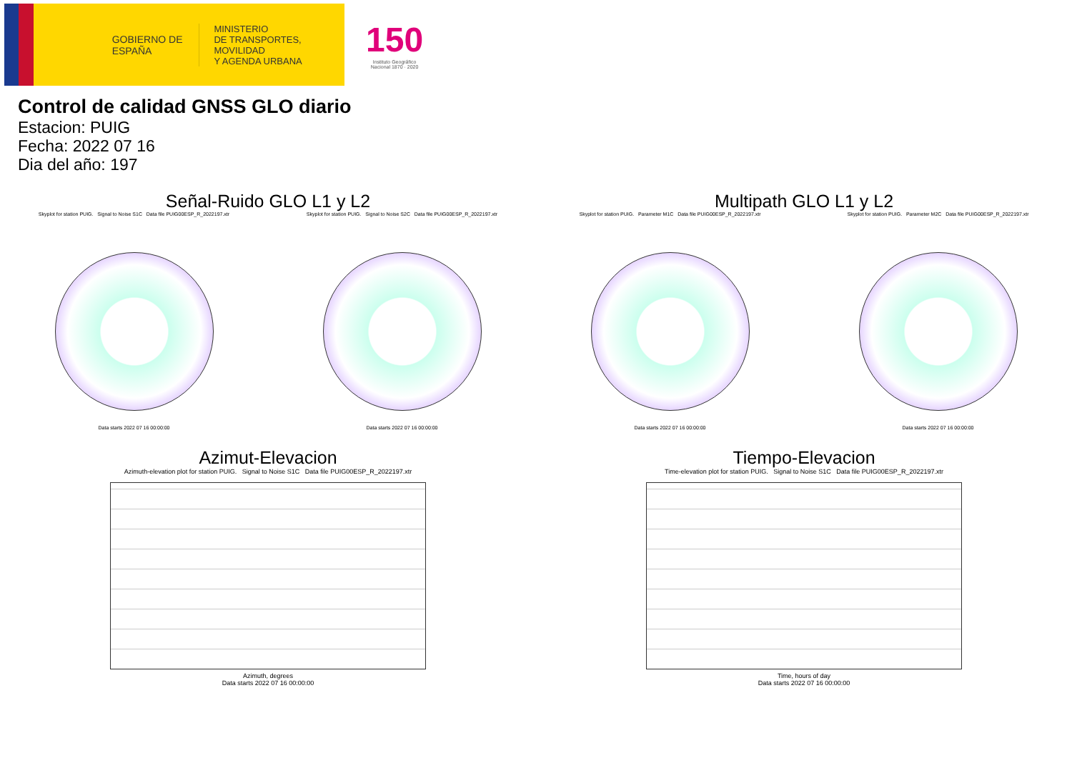GOBIERNO DE ESPAÑA
MINISTERIO
DE TRANSPORTES, MOVILIDAD
Y AGENDA URBANA
150
Instituto Geográfico
Nacional 1870 · 2020
Control de calidad GNSS GLO diario
Estacion: PUIG
Fecha: 2022 07 16
Dia del año: 197
Señal-Ruido GLO L1 y L2
Skyplot for station PUIG. Signal to Noise S1C Data file PUIG00ESP_R_2022197.xtr
Data starts 2022 07 16 00:00:00
Skyplot for station PUIG. Signal to Noise S2C Data file PUIG00ESP_R_2022197.xtr
Data starts 2022 07 16 00:00:00
Multipath GLO L1 y L2
Skyplot for station PUIG. Parameter M1C Data file PUIG00ESP_R_2022197.xtr
Data starts 2022 07 16 00:00:00
Skyplot for station PUIG. Parameter M2C Data file PUIG00ESP_R_2022197.xtr
Data starts 2022 07 16 00:00:00
Azimut-Elevacion
Azimuth-elevation plot for station PUIG. Signal to Noise S1C Data file PUIG00ESP_R_2022197.xtr
Azimuth, degrees
Data starts 2022 07 16 00:00:00
Tiempo-Elevacion
Time-elevation plot for station PUIG. Signal to Noise S1C Data file PUIG00ESP_R_2022197.xtr
Time, hours of day
Data starts 2022 07 16 00:00:00